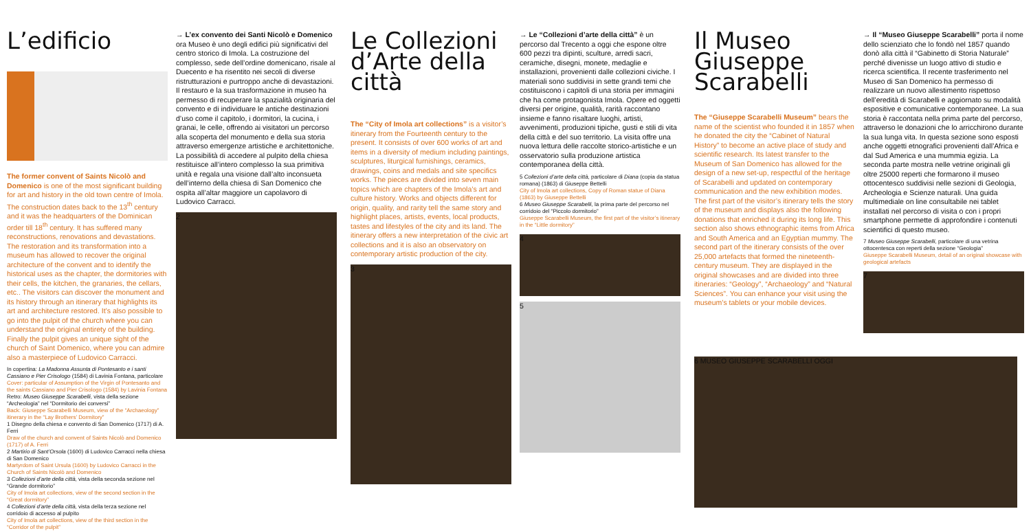L’edificio
The former convent of Saints Nicolò and Domenico is one of the most significant building for art and history in the old town centre of Imola. The construction dates back to the 13<sup>th</sup> century and it was the headquarters of the Dominican order till 18<sup>th</sup> century. It has suffered many reconstructions, renovations and devastations. The restoration and its transformation into a museum has allowed to recover the original architecture of the convent and to identify the historical uses as the chapter, the dormitories with their cells, the kitchen, the granaries, the cellars, etc.. The visitors can discover the monument and its history through an itinerary that highlights its art and architecture restored. It’s also possible to go into the pulpit of the church where you can understand the original entirety of the building. Finally the pulpit gives an unique sight of the church of Saint Domenico, where you can admire also a masterpiece of Ludovico Carracci.
In copertina: La Madonna Assunta di Pontesanto e i santi Cassiano e Pier Crisologo (1584) di Lavinia Fontana, particolare
Cover: particular of Assumption of the Virgin of Pontesanto and the saints Cassiano and Pier Crisologo (1584) by Lavinia Fontana
Retro: Museo Giuseppe Scarabelli, vista della sezione “Archeologia” nel “Dormitorio dei conversi”
Back: Giuseppe Scarabelli Museum, view of the “Archaeology” itinerary in the “Lay Brothers’ Dormitory”
1 Disegno della chiesa e convento di San Domenico (1717) di A. Ferri
Draw of the church and convent of Saints Nicolò and Domenico (1717) of A. Ferri
2 Martirio di Sant’Orsola (1600) di Ludovico Carracci nella chiesa di San Domenico
Martyrdom of Saint Ursula (1600) by Ludovico Carracci in the Church of Saints Nicolò and Domenico
3 Collezioni d’arte della città, vista della seconda sezione nel “Grande dormitorio”
City of Imola art collections, view of the second section in the “Great dormitory”
4 Collezioni d’arte della città, vista della terza sezione nel corridoio di accesso al pulpito
City of Imola art collections, view of the third section in the “Corridor of the pulpit”
→ L’ex convento dei Santi Nicolò e Domenico ora Museo è uno degli edifici più significativi del centro storico di Imola. La costruzione del complesso, sede dell’ordine domenicano, risale al Duecento e ha risentito nei secoli di diverse ristrutturazioni e purtroppo anche di devastazioni. Il restauro e la sua trasformazione in museo ha permesso di recuperare la spazialità originaria del convento e di individuare le antiche destinazioni d’uso come il capitolo, i dormitori, la cucina, i granai, le celle, offrendo ai visitatori un percorso alla scoperta del monumento e della sua storia attraverso emergenze artistiche e architettoniche. La possibilità di accedere al pulpito della chiesa restituisce all’intero complesso la sua primitiva unità e regala una visione dall’alto inconsueta dell’interno della chiesa di San Domenico che ospita all’altar maggiore un capolavoro di Ludovico Carracci.
2
Le Collezioni d’Arte della città
The “City of Imola art collections” is a visitor’s itinerary from the Fourteenth century to the present. It consists of over 600 works of art and items in a diversity of medium including paintings, sculptures, liturgical furnishings, ceramics, drawings, coins and medals and site specifics works. The pieces are divided into seven main topics which are chapters of the Imola’s art and culture history. Works and objects different for origin, quality, and rarity tell the same story and highlight places, artists, events, local products, tastes and lifestyles of the city and its land. The itinerary offers a new interpretation of the civic art collections and it is also an observatory on contemporary artistic production of the city.
3
→ Le “Collezioni d’arte della città” è un percorso dal Trecento a oggi che espone oltre 600 pezzi tra dipinti, sculture, arredi sacri, ceramiche, disegni, monete, medaglie e installazioni, provenienti dalle collezioni civiche. I materiali sono suddivisi in sette grandi temi che costituiscono i capitoli di una storia per immagini che ha come protagonista Imola. Opere ed oggetti diversi per origine, qualità, rarità raccontano insieme e fanno risaltare luoghi, artisti, avvenimenti, produzioni tipiche, gusti e stili di vita della città e del suo territorio. La visita offre una nuova lettura delle raccolte storico-artistiche e un osservatorio sulla produzione artistica contemporanea della città.
5 Collezioni d’arte della città, particolare di Diana (copia da statua romana) (1863) di Giuseppe Bettelli
City of Imola art collections, Copy of Roman statue of Diana (1863) by Giuseppe Bettelli
6 Museo Giuseppe Scarabelli, la prima parte del percorso nel corridoio del “Piccolo dormitorio”
Giuseppe Scarabelli Museum, the first part of the visitor’s itinerary in the “Little dormitory”
4
5
Il Museo Giuseppe Scarabelli
The “Giuseppe Scarabelli Museum” bears the name of the scientist who founded it in 1857 when he donated the city the “Cabinet of Natural History” to become an active place of study and scientific research. Its latest transfer to the Museum of San Domenico has allowed for the design of a new set-up, respectful of the heritage of Scarabelli and updated on contemporary communication and the new exhibition modes. The first part of the visitor’s itinerary tells the story of the museum and displays also the following donations that enriched it during its long life. This section also shows ethnographic items from Africa and South America and an Egyptian mummy. The second part of the itinerary consists of the over 25,000 artefacts that formed the nineteenth-century museum. They are displayed in the original showcases and are divided into three itineraries: “Geology”, “Archaeology” and “Natural Sciences”. You can enhance your visit using the museum’s tablets or your mobile devices.
→ Il “Museo Giuseppe Scarabelli” porta il nome dello scienziato che lo fondò nel 1857 quando donò alla città il “Gabinetto di Storia Naturale” perché divenisse un luogo attivo di studio e ricerca scientifica. Il recente trasferimento nel Museo di San Domenico ha permesso di realizzare un nuovo allestimento rispettoso dell’eredità di Scarabelli e aggiornato su modalità espositive e comunicative contemporanee. La sua storia è raccontata nella prima parte del percorso, attraverso le donazioni che lo arricchirono durante la sua lunga vita. In questa sezione sono esposti anche oggetti etnografici provenienti dall’Africa e dal Sud America e una mummia egizia. La seconda parte mostra nelle vetrine originali gli oltre 25000 reperti che formarono il museo ottocentesco suddivisi nelle sezioni di Geologia, Archeologia e Scienze naturali. Una guida multimediale on line consultabile nei tablet installati nel percorso di visita o con i propri smartphone permette di approfondire i contenuti scientifici di questo museo.
7 Museo Giuseppe Scarabelli, particolare di una vetrina ottocentesca con reperti della sezione “Geologia”
Giuseppe Scarabelli Museum, detail of an original showcase with geological artefacts
7
6 MUSEO GIUSEPPE SCARABELLI OGGI